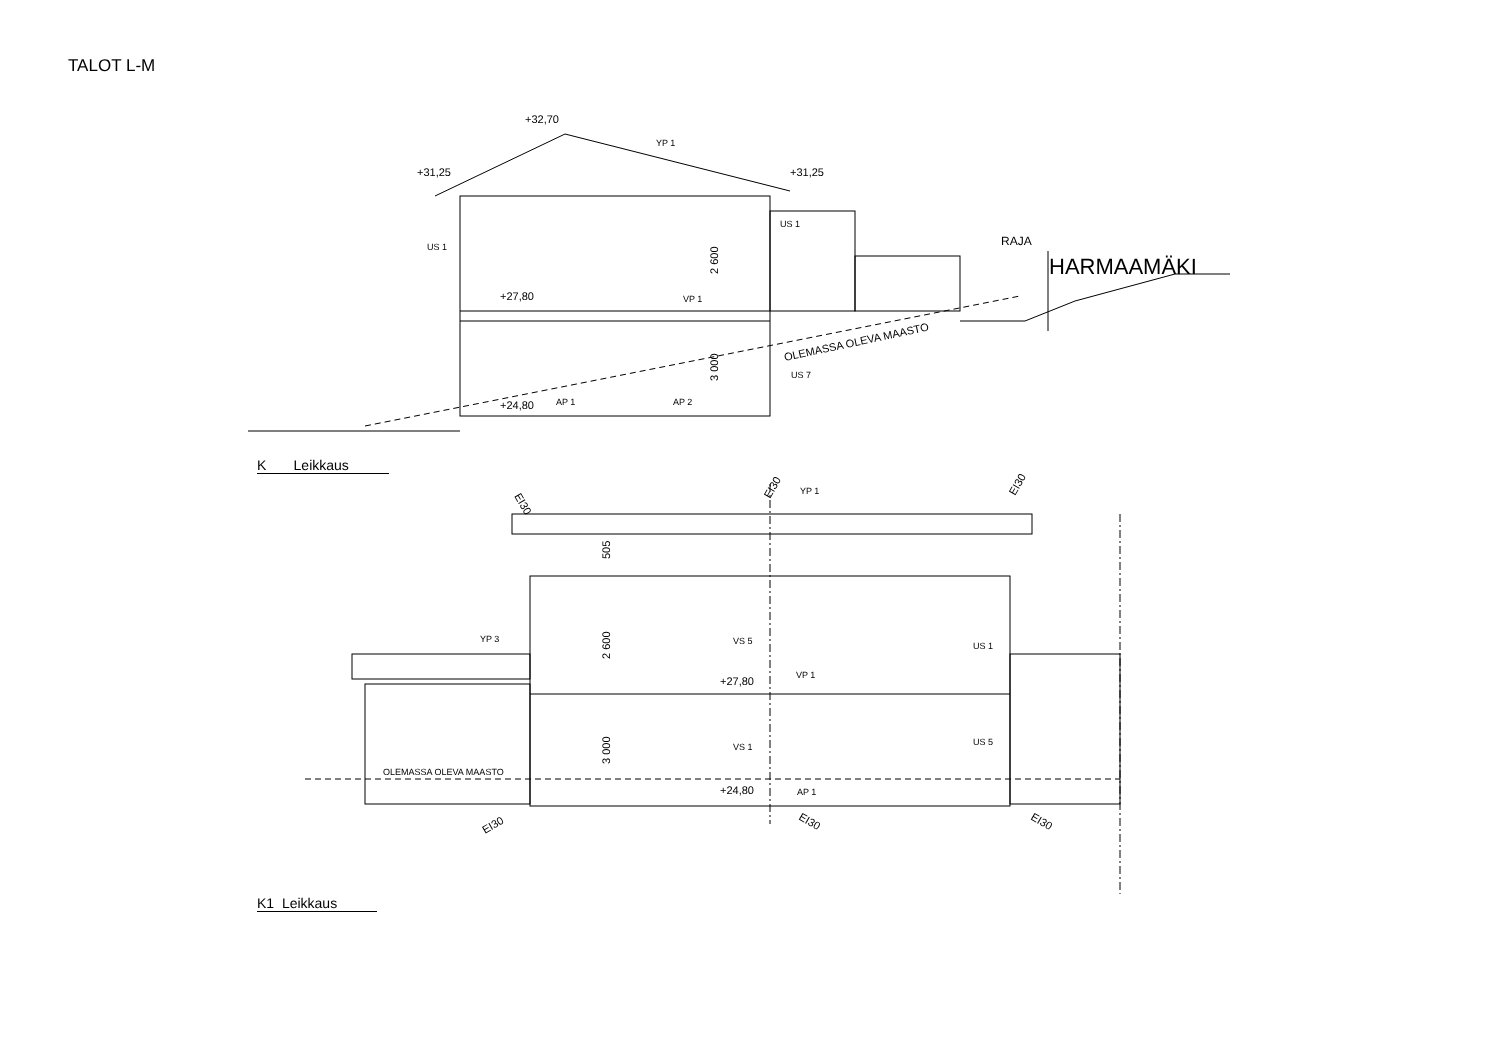TALOT L-M
+32,70
YP 1
+31,25
+31,25
US 1
US 1
RAJA
HARMAAMÄKI
+27,80
VP 1
2 600
OLEMASSA OLEVA MAASTO
3 000
US 7
+24,80
AP 1
AP 2
K Leikkaus
EI30
EI30
YP 1
EI30
505
YP 3
2 600
VS 5
US 1
+27,80
VP 1
3 000
VS 1
US 5
OLEMASSA OLEVA MAASTO
+24,80
AP 1
EI30
EI30
EI30
K1 Leikkaus